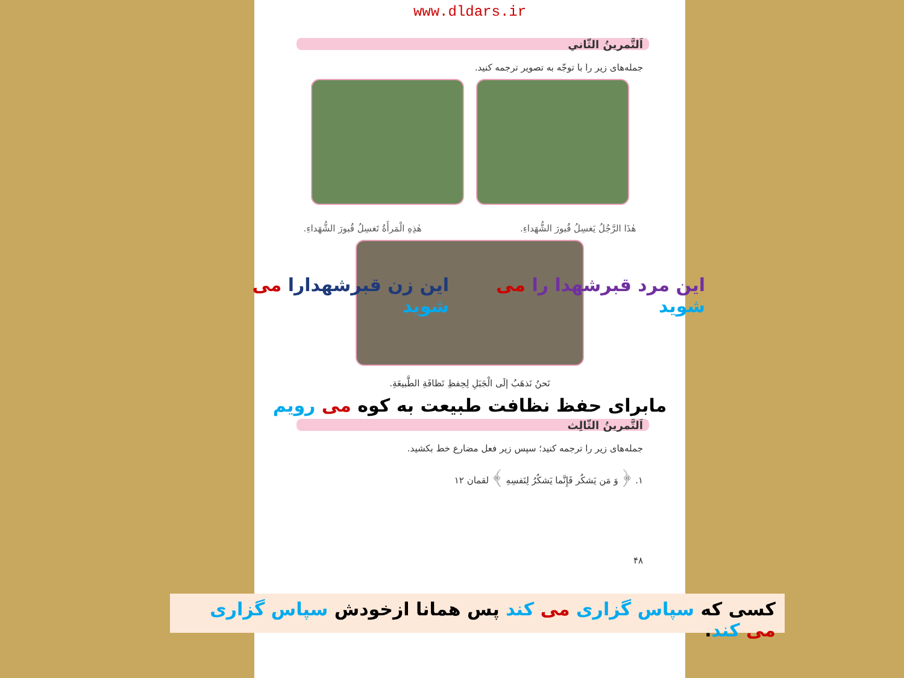www.dldars.ir
اَلتَّمرينُ الثّاني
جمله‌های زیر را با توجّه به تصویر ترجمه کنید.
هٰذَا الرَّجُلُ يَغسِلُ قُبورَ الشُّهَداءِ. هٰذِهِ الْمَرأَةُ تَغسِلُ قُبورَ الشُّهَداءِ.
نَحنُ نَذهَبُ إلَى الْجَبَلِ لِحِفظِ نَظافَةِ الطَّبيعَةِ.
مابرای حفظ نظافت طبیعت به کوه می رویم
اَلتَّمرينُ الثّالِث
جمله‌های زیر را ترجمه کنید؛ سپس زیر فعل مضارع خط بکشید.
١. ﴿ وَ مَن يَشكُر فَإِنَّما يَشكُرُ لِنَفسِهِ ﴾ لقمان ١٢
۴٨
این مرد قبرشهدا را می شوید این زن قبرشهدارا می شوید
کسی که سپاس گزاری می کند پس همانا ازخودش سپاس گزاری می کند.